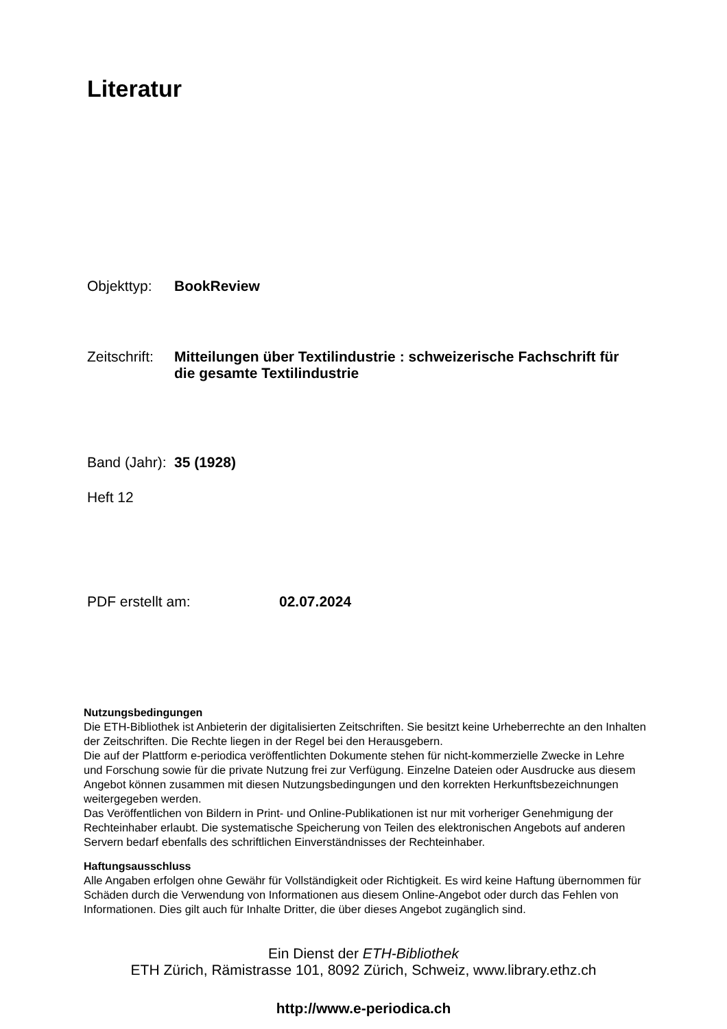Literatur
Objekttyp: BookReview
Zeitschrift: Mitteilungen über Textilindustrie : schweizerische Fachschrift für die gesamte Textilindustrie
Band (Jahr): 35 (1928)
Heft 12
PDF erstellt am: 02.07.2024
Nutzungsbedingungen
Die ETH-Bibliothek ist Anbieterin der digitalisierten Zeitschriften. Sie besitzt keine Urheberrechte an den Inhalten der Zeitschriften. Die Rechte liegen in der Regel bei den Herausgebern.
Die auf der Plattform e-periodica veröffentlichten Dokumente stehen für nicht-kommerzielle Zwecke in Lehre und Forschung sowie für die private Nutzung frei zur Verfügung. Einzelne Dateien oder Ausdrucke aus diesem Angebot können zusammen mit diesen Nutzungsbedingungen und den korrekten Herkunftsbezeichnungen weitergegeben werden.
Das Veröffentlichen von Bildern in Print- und Online-Publikationen ist nur mit vorheriger Genehmigung der Rechteinhaber erlaubt. Die systematische Speicherung von Teilen des elektronischen Angebots auf anderen Servern bedarf ebenfalls des schriftlichen Einverständnisses der Rechteinhaber.
Haftungsausschluss
Alle Angaben erfolgen ohne Gewähr für Vollständigkeit oder Richtigkeit. Es wird keine Haftung übernommen für Schäden durch die Verwendung von Informationen aus diesem Online-Angebot oder durch das Fehlen von Informationen. Dies gilt auch für Inhalte Dritter, die über dieses Angebot zugänglich sind.
Ein Dienst der ETH-Bibliothek
ETH Zürich, Rämistrasse 101, 8092 Zürich, Schweiz, www.library.ethz.ch
http://www.e-periodica.ch